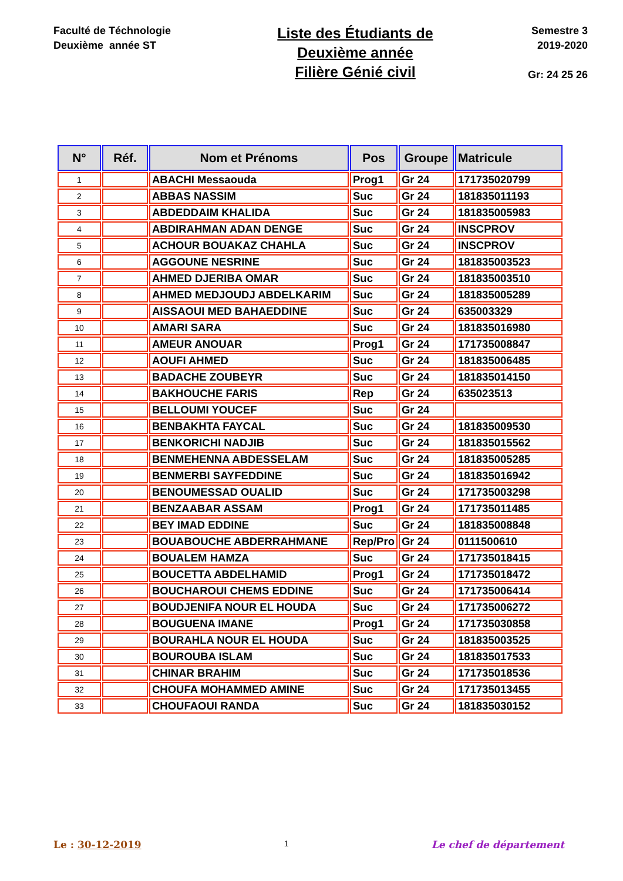Faculté de Téchnologie
Deuxième année ST
Liste des Étudiants de
Deuxième année
Filière Génié civil
Semestre 3
2019-2020
Gr: 24 25 26
| N° | Réf. | Nom et Prénoms | Pos | Groupe | Matricule |
| --- | --- | --- | --- | --- | --- |
| 1 | | ABACHI Messaouda | Prog1 | Gr 24 | 171735020799 |
| 2 | | ABBAS NASSIM | Suc | Gr 24 | 181835011193 |
| 3 | | ABDEDDAIM KHALIDA | Suc | Gr 24 | 181835005983 |
| 4 | | ABDIRAHMAN ADAN DENGE | Suc | Gr 24 | INSCPROV |
| 5 | | ACHOUR BOUAKAZ CHAHLA | Suc | Gr 24 | INSCPROV |
| 6 | | AGGOUNE NESRINE | Suc | Gr 24 | 181835003523 |
| 7 | | AHMED DJERIBA OMAR | Suc | Gr 24 | 181835003510 |
| 8 | | AHMED MEDJOUDJ ABDELKARIM | Suc | Gr 24 | 181835005289 |
| 9 | | AISSAOUI MED BAHAEDDINE | Suc | Gr 24 | 635003329 |
| 10 | | AMARI SARA | Suc | Gr 24 | 181835016980 |
| 11 | | AMEUR ANOUAR | Prog1 | Gr 24 | 171735008847 |
| 12 | | AOUFI AHMED | Suc | Gr 24 | 181835006485 |
| 13 | | BADACHE ZOUBEYR | Suc | Gr 24 | 181835014150 |
| 14 | | BAKHOUCHE FARIS | Rep | Gr 24 | 635023513 |
| 15 | | BELLOUMI YOUCEF | Suc | Gr 24 | |
| 16 | | BENBAKHTA FAYCAL | Suc | Gr 24 | 181835009530 |
| 17 | | BENKORICHI NADJIB | Suc | Gr 24 | 181835015562 |
| 18 | | BENMEHENNA ABDESSELAM | Suc | Gr 24 | 181835005285 |
| 19 | | BENMERBI SAYFEDDINE | Suc | Gr 24 | 181835016942 |
| 20 | | BENOUMESSAD OUALID | Suc | Gr 24 | 171735003298 |
| 21 | | BENZAABAR ASSAM | Prog1 | Gr 24 | 171735011485 |
| 22 | | BEY IMAD EDDINE | Suc | Gr 24 | 181835008848 |
| 23 | | BOUABOUCHE ABDERRAHMANE | Rep/Pro | Gr 24 | 0111500610 |
| 24 | | BOUALEM HAMZA | Suc | Gr 24 | 171735018415 |
| 25 | | BOUCETTA ABDELHAMID | Prog1 | Gr 24 | 171735018472 |
| 26 | | BOUCHAROUI CHEMS EDDINE | Suc | Gr 24 | 171735006414 |
| 27 | | BOUDJENIFA NOUR EL HOUDA | Suc | Gr 24 | 171735006272 |
| 28 | | BOUGUENA IMANE | Prog1 | Gr 24 | 171735030858 |
| 29 | | BOURAHLA NOUR EL HOUDA | Suc | Gr 24 | 181835003525 |
| 30 | | BOUROUBA ISLAM | Suc | Gr 24 | 181835017533 |
| 31 | | CHINAR BRAHIM | Suc | Gr 24 | 171735018536 |
| 32 | | CHOUFA MOHAMMED AMINE | Suc | Gr 24 | 171735013455 |
| 33 | | CHOUFAOUI RANDA | Suc | Gr 24 | 181835030152 |
Le : 30-12-2019 1 Le chef de département